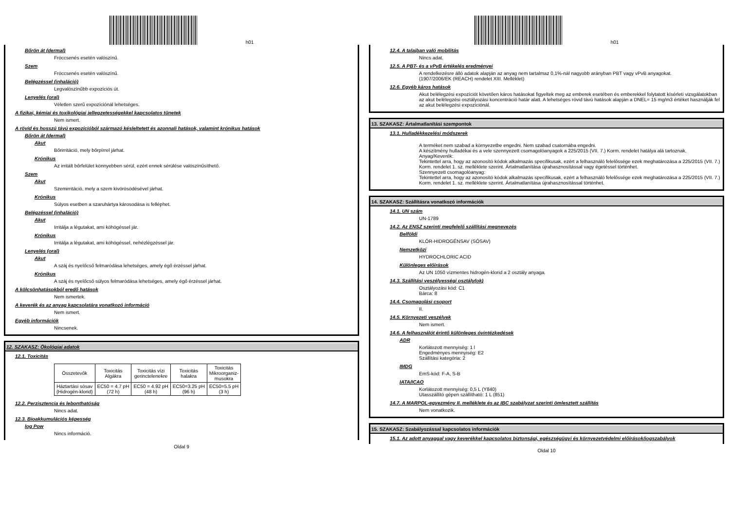h01
Bőrön át (dermal)
Fröccsenés esetén valószínű.
Szem
Fröccsenés esetén valószínű.
Belégzéssel (inhaláció)
Legvalószínűbb expozíciós út.
Lenyelés (oral)
Véletlen szerű expozíciónál lehetséges.
A fizikai, kémiai és toxikológiai jellegzetességekkel kapcsolatos tünetek
Nem ismert.
A rövid és hosszú távú expozícióból származó késleltetett és azonnali hatások, valamint krónikus hatások
Bőrön át (dermal)
Akut
Bőrirritáció, mely bőrpírrel járhat.
Krónikus
Az irritált bőrfelület könnyebben sérül, ezért ennek sérülése valószínűsíthető.
Szem
Akut
Szemirritáció, mely a szem kivörösödésével járhat.
Krónikus
Súlyos esetben a szaruhártya károsodása is felléphet.
Belégzéssel (inhaláció)
Akut
Irritálja a légutakat, ami köhögéssel jár.
Krónikus
Irritálja a légutakat, ami köhögéssel, nehézlégzéssel jár.
Lenyelés (oral)
Akut
A száj és nyelőcső felmaródása lehetséges, amely égő érzéssel járhat.
Krónikus
A száj és nyelőcső súlyos felmaródása lehetséges, amely égő érzéssel járhat.
A kölcsönhatásokból eredő hatások
Nem ismertek.
A keverék és az anyag kapcsolatára vonatkozó információ
Nem ismert.
Egyéb információk
Nincsenek.
12. SZAKASZ: Ökológiai adatok
12.1. Toxicitás
| Összetevők | Toxicitás Algákra | Toxicitás vízi gerinctelenekre | Toxicitás halakra | Toxicitás Mikroorganiz- musokra |
| --- | --- | --- | --- | --- |
| Háztartási sósav {Hidrogén-klorid} | EC50 = 4.7 pH (72 h) | EC50 = 4.92 pH (48 h) | EC50=3.25 pH (96 h) | EC50=5.5 pH (3 h) |
12.2. Perzisztencia és lebonthatóság
Nincs adat.
12.3. Bioakkumulációs képesség
log Pow
Nincs információ.
Oldal 9
h01
12.4. A talajban való mobilitás
Nincs adat.
12.5. A PBT- és a vPvB értékelés eredményei
A rendelkezésre álló adatok alapján az anyag nem tartalmaz 0,1%-nál nagyobb arányban PBT vagy vPvB anyagokat.
(1907/2006/EK (REACH) rendelet XIII. Melléklet)
12.6. Egyéb káros hatások
Akut belélegzési expozíciót követően káros hatásokat figyeltek meg az emberek esetében és emberekkel folytatott kísérleti vizsgálatokban az akut belélegzési osztályozási koncentráció határ alatt. A lehetséges rövid távú hatások alapján a DNEL= 15 mg/m3 értéket használják fel az akut belélegzési expozíciónál.
13. SZAKASZ: Ártalmatlanítási szempontok
13.1. Hulladékkezelési módszerek
A terméket nem szabad a környezetbe engedni. Nem szabad csatornába engedni.
A készítmény hulladékai és a vele szennyezett csomagolóanyagok a 225/2015 (VII. 7.) Korm. rendelet hatálya alá tartoznak.
Anyag/Keverék:
Tekintettel arra, hogy az azonosító kódok alkalmazás specifikusak, ezért a felhasználó felelőssége ezek meghatározása a 225/2015 (VII. 7.) Korm. rendelet 1. sz. melléklete szerint. Ártalmatlanítása újrahasznosítással vagy égetéssel történhet.
Szennyezett csomagolóanyag:
Tekintettel arra, hogy az azonosító kódok alkalmazás specifikusak, ezért a felhasználó felelőssége ezek meghatározása a 225/2015 (VII. 7.) Korm. rendelet 1. sz. melléklete szerint. Ártalmatlanítása újrahasznosítással történhet.
14. SZAKASZ: Szállításra vonatkozó információk
14.1. UN szám
UN-1789
14.2. Az ENSZ szerinti megfelelő szállítási megnevezés
Belföldi
KLÓR-HIDROGÉNSAV (SÓSAV)
Nemzetközi
HYDROCHLORIC ACID
Különleges előírások
Az UN 1050 vízmentes hidrogén-klorid a 2 osztály anyaga.
14.3. Szállítási veszélyességi osztály(ok)
Osztályozási kód: C1
Bárca: 8
14.4. Csomagolási csoport
II.
14.5. Környezeti veszélyek
Nem ismert.
14.6. A felhasználót érintő különleges óvintézkedések
ADR
Korlátozott mennyiség: 1 l
Engedményes mennyiség: E2
Szállítási kategória: 2
IMDG
EmS-kód: F-A, S-B
IATA/ICAO
Korlátozott mennyiség: 0,5 L (Y840)
Utasszállító gépen szállítható: 1 L (851)
14.7. A MARPOL-egyezmény II. melléklete és az IBC szabályzat szerinti ömlesztett szállítás
Nem vonatkozik.
15. SZAKASZ: Szabályozással kapcsolatos információk
15.1. Az adott anyaggal vagy keverékkel kapcsolatos biztonsági, egészségügyi és környezetvédelmi előírások/jogszabályok
Oldal 10